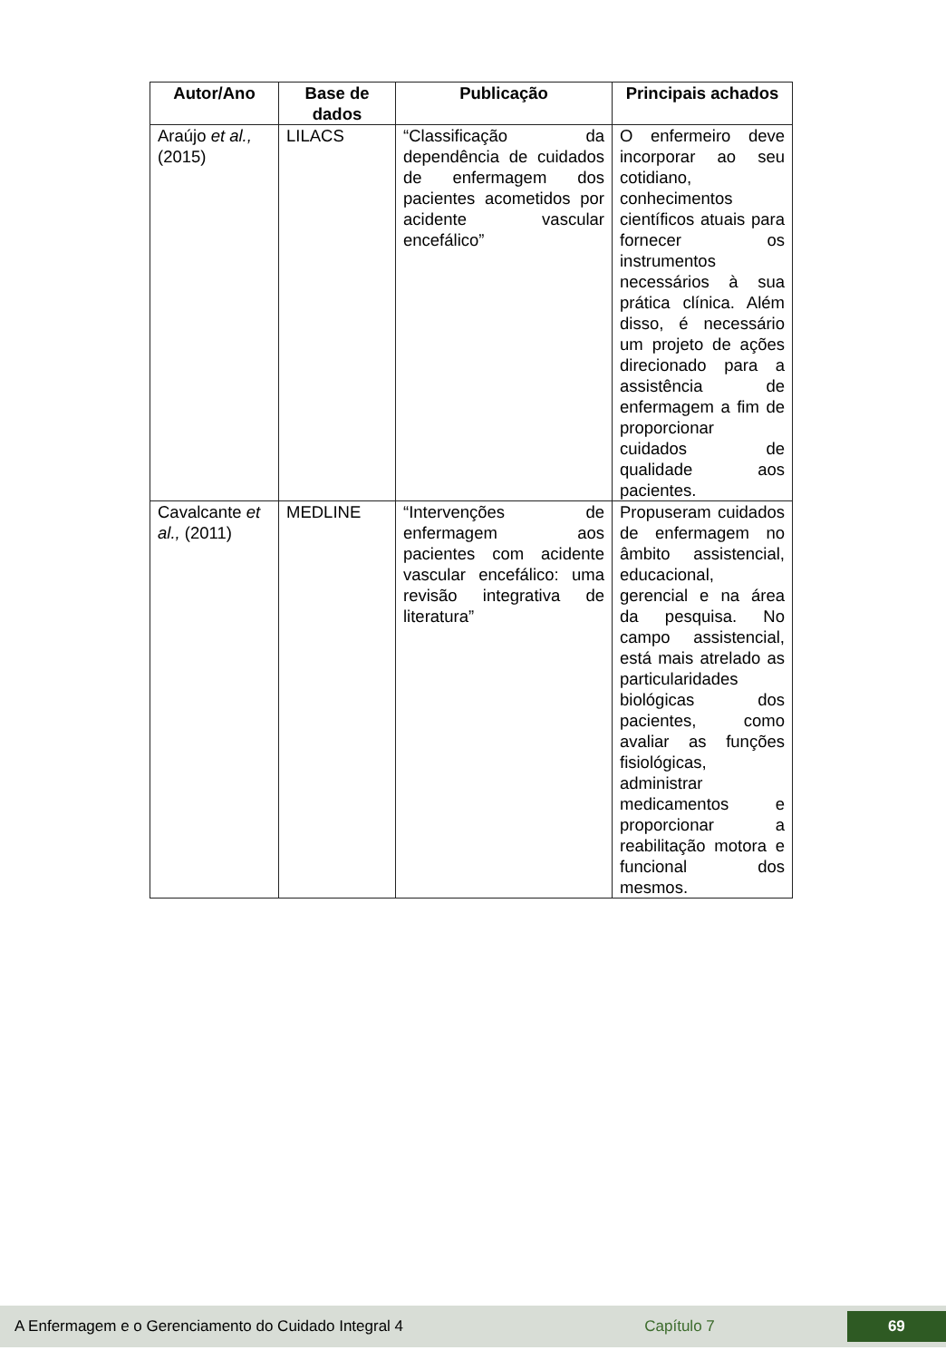| Autor/Ano | Base de dados | Publicação | Principais achados |
| --- | --- | --- | --- |
| Araújo et al., (2015) | LILACS | “Classificação da dependência de cuidados de enfermagem dos pacientes acometidos por acidente vascular encefálico” | O enfermeiro deve incorporar ao seu cotidiano, conhecimentos científicos atuais para fornecer os instrumentos necessários à sua prática clínica. Além disso, é necessário um projeto de ações direcionado para a assistência de enfermagem a fim de proporcionar cuidados de qualidade aos pacientes. |
| Cavalcante et al., (2011) | MEDLINE | “Intervenções de enfermagem aos pacientes com acidente vascular encefálico: uma revisão integrativa de literatura” | Propuseram cuidados de enfermagem no âmbito assistencial, educacional, gerencial e na área da pesquisa. No campo assistencial, está mais atrelado as particularidades biológicas dos pacientes, como avaliar as funções fisiológicas, administrar medicamentos e proporcionar a reabilitação motora e funcional dos mesmos. |
A Enfermagem e o Gerenciamento do Cuidado Integral 4 Capítulo 7 69